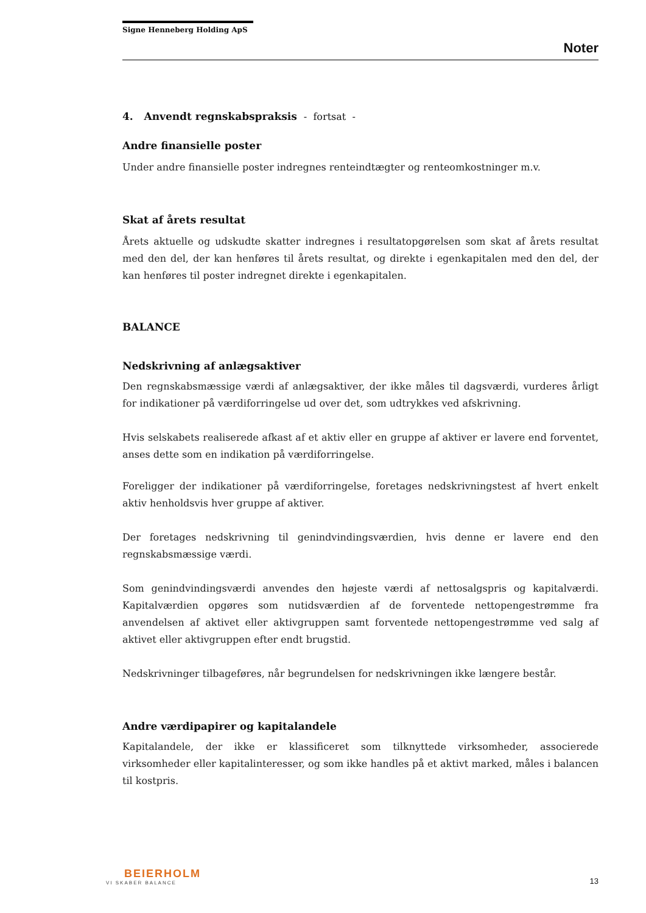Signe Henneberg Holding ApS
Noter
4. Anvendt regnskabspraksis - fortsat -
Andre finansielle poster
Under andre finansielle poster indregnes renteindtægter og renteomkostninger m.v.
Skat af årets resultat
Årets aktuelle og udskudte skatter indregnes i resultatopgørelsen som skat af årets resultat med den del, der kan henføres til årets resultat, og direkte i egenkapitalen med den del, der kan henføres til poster indregnet direkte i egenkapitalen.
BALANCE
Nedskrivning af anlægsaktiver
Den regnskabsmæssige værdi af anlægsaktiver, der ikke måles til dagsværdi, vurderes årligt for indikationer på værdiforringelse ud over det, som udtrykkes ved afskrivning.
Hvis selskabets realiserede afkast af et aktiv eller en gruppe af aktiver er lavere end forventet, anses dette som en indikation på værdiforringelse.
Foreligger der indikationer på værdiforringelse, foretages nedskrivningstest af hvert enkelt aktiv henholdsvis hver gruppe af aktiver.
Der foretages nedskrivning til genindvindingsværdien, hvis denne er lavere end den regnskabsmæssige værdi.
Som genindvindingsværdi anvendes den højeste værdi af nettosalgspris og kapitalværdi. Kapitalværdien opgøres som nutidsværdien af de forventede nettopengestrømme fra anvendelsen af aktivet eller aktivgruppen samt forventede nettopengestrømme ved salg af aktivet eller aktivgruppen efter endt brugstid.
Nedskrivninger tilbageføres, når begrundelsen for nedskrivningen ikke længere består.
Andre værdipapirer og kapitalandele
Kapitalandele, der ikke er klassificeret som tilknyttede virksomheder, associerede virksomheder eller kapitalinteresser, og som ikke handles på et aktivt marked, måles i balancen til kostpris.
BEIERHOLM
VI SKABER BALANCE
13